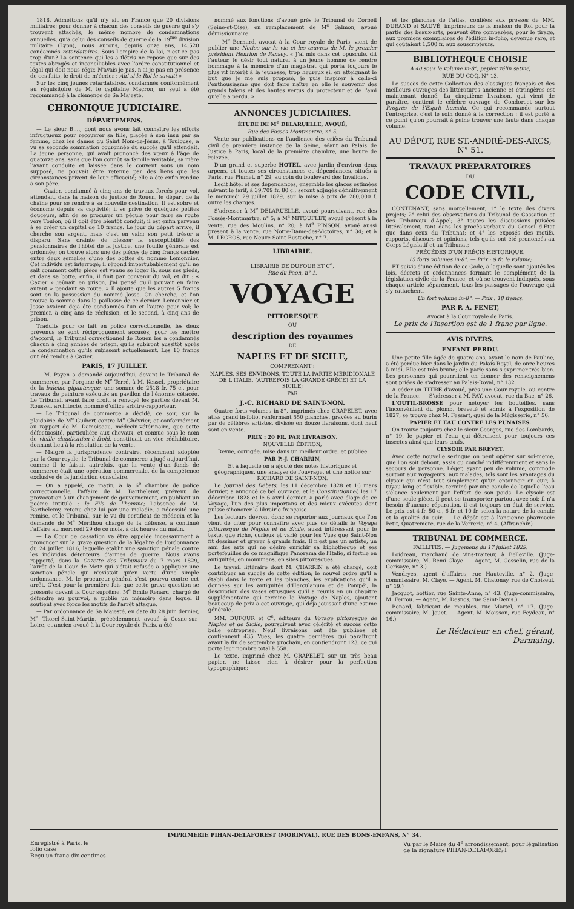1818. Admettons qu'il n'y ait en France que 20 divisions militaires; pour donner à chacun des conseils de guerre qui s'y trouvent attachés, le même nombre de condamnations annuelles, qu'à celui des conseils de guerre de la 19<sup>me</sup> division militaire (Lyon), nous aurons, depuis onze ans, 14,520 condamnés retardataires. Sous l'empire de la loi, n'est-ce pas trop d'un? La sentence qui les a flétris ne repose que sur des textes abrogés et inconciliables avec l'ordre constitutionnel et légal qui doit nous régir. N'avais-je pas, n'ai-je pas en présence de ces faits, le droit de m'écrier : Ah! si le Roi le savait! »
Sur les cinq jeunes retardataires, condamnés conformément au réquisitoire de M. le capitaine Macron, un seul a été recommandé à la clémence de Sa Majesté.
CHRONIQUE JUDICIAIRE.
DÉPARTEMENS.
— Le sieur B...., dont nous avons fait connaître les efforts infructueux pour recouvrer sa fille, placée à son insu par sa femme, chez les dames du Saint Nom-de-Jésus, à Toulouse, a vu sa seconde sommation couronnée du succès qu'il attendait. La jeune personne, qui avait prononcé des vœux à l'âge de quatorze ans, sans que l'on connût sa famille véritable, sa mère l'ayant conduite et laissée dans le couvent sous un nom supposé, ne pouvait être retenue par des liens que les circonstances privent de leur efficacité; elle a été enfin rendue à son père.
— Cazier, condamné à cinq ans de travaux forcés pour vol, attendait, dans la maison de justice de Rouen, le départ de la chaîne pour se rendre à sa nouvelle destination. Il est sobre et économe depuis sa captivité; il se prive de quelques petites douceurs, afin de se procurer un pécule pour faire sa route vers Toulon, où il doit être bientôt conduit; il est enfin parvenu à se créer un capital de 10 francs. Le jour du départ arrive, il cherche son argent, mais c'est en vain; son petit trésor a disparu. Sans crainte de blesser la susceptibilité des pensionnaires de l'hôtel de la justice, une fouille générale est ordonnée; on trouve alors une des pièces de cinq francs cachée entre deux semelles d'une des bottes du nommé Lemonnier. Cet individu est interrogé; il répond impertubablement qu'il ne sait comment cette pièce est venue se loger là, sous ses pieds, et dans sa botte; enfin, il finit par convenir du vol, et dit : « Cazier » jeûnait en prison, j'ai pensé qu'il pouvait en faire autant » pendant sa route. » Il ajoute que les autres 5 francs sont en la possession du nommé Josse. On cherche, et l'on trouve la somme dans la paillasse de ce dernier. Lemonnier et Josse avaient déjà été condamnés l'un et l'autre pour vol; le premier, à cinq ans de réclusion, et le second, à cinq ans de prison.
Traduits pour ce fait en police correctionnelle, les deux prévenus se sont réciproquement accusés; pour les mettre d'accord, le Tribunal correctionnel de Rouen les a condamnés chacun à cinq années de prison, qu'ils subiront aussitôt après la condamnation qu'ils subissent actuellement. Les 10 francs ont été rendus à Cazier.
PARIS, 17 JUILLET.
— M. Payen a demandé aujourd'hui, devant le Tribunal de commerce, par l'organe de M<sup>e</sup> Terré, à M. Kessel, propriétaire de la baleine gigantesque, une somme de 2518 fr. 75 c., pour travaux de peinture exécutés au pavillon de l'énorme cétacée. Le Tribunal, avant faire droit, a renvoyé les parties devant M. Roussel, architecte, nommé d'office arbitre-rapporteur.
— Le Tribunal de commerce a décidé, ce soir, sur la plaidoirie de M<sup>e</sup> Guibert contre M<sup>e</sup> Chévrier, et conformément au rapport de M. Damoiseau, médecin-vétérinaire, que cette défectuosité, particulière aux chevaux, et connue sous le nom de vieille claudication à froid, constituait un vice rédhibitoire, donnant lieu à la résolution de la vente.
— Malgré la jurisprudence contraire, récemment adoptée par la Cour royale, le Tribunal de commerce a jugé aujourd'hui, comme il le faisait autrefois, que la vente d'un fonds de commerce était une opération commerciale, de la compétence exclusive de la juridiction consulaire.
— On a appelé, ce matin, à la 6<sup>e</sup> chambre de police correctionnelle, l'affaire de M. Barthélemy, prévenu de provocation à un changement de gouvernement, en publiant un poëme intitulé : le Fils de l'homme; l'absence de M. Barthélemy, retenu chez lui par une maladie, a nécessité une remise, et le Tribunal, sur le vu du certificat de médecin et la demande de M<sup>e</sup> Mérilhou chargé de la défense, a continué l'affaire au mercredi 29 de ce mois, à dix heures du matin.
— La Cour de cassation va être appelée incessamment à prononcer sur la grave question de la légalité de l'ordonnance du 24 juillet 1816, laquelle établit une sanction pénale contre les individus détenteurs d'armes de guerre. Nous avons rapporté, dans la Gazette des Tribunaux du 7 mars 1829, l'arrêt de la Cour de Metz qui s'était refusée à appliquer une sanction pénale qui n'existait qu'en vertu d'une simple ordonnance. M. le procureur-général s'est pourvu contre cet arrêt. C'est pour la première fois que cette grave question se présente devant la Cour suprême. M<sup>e</sup> Emile Renard, chargé de défendre au pourvoi, a publié un mémoire dans lequel il soutient avec force les motifs de l'arrêt attaqué.
— Par ordonnance de Sa Majesté, en date du 28 juin dernier, M<sup>e</sup> Thorel-Saint-Martin, précédemment avoué à Cosne-sur-Loire, et ancien avoué à la Cour royale de Paris, a été
nommé aux fonctions d'avoué près le Tribunal de Corbeil (Seine-et-Oise), en remplacement de M<sup>e</sup> Salmon, avoué démissionnaire.
— M<sup>e</sup> Bernard, avocat à la Cour royale de Paris, vient de publier une Notice sur la vie et les œuvres de M. le premier président Henrion de Pansey. « J'ai mis dans cet opuscule, dit l'auteur, le désir tout naturel à un jeune homme de rendre hommage à la mémoire d'un magistrat qui porta toujours le plus vif intérêt à la jeunesse; trop heureux si, en atteignant le but que je me suis proposé, je puis inspirer à celle-ci l'enthousiasme que doit faire naître en elle le souvenir des grands talens et des hautes vertus du protecteur et de l'ami qu'elle a perdu. »
ANNONCES JUDICIAIRES.
ÉTUDE DE M<sup>e</sup> DELARUELLE, AVOUÉ,
Rue des Fossés-Montmartre, n° 5.
Vente sur publications en l'audience des criées du Tribunal civil de première instance de la Seine, séant au Palais de Justice à Paris, local de la première chambre, une heure de relevée,
D'un grand et superbe HOTEL, avec jardin d'environ deux arpens, et toutes ses circonstances et dépendances, situés à Paris, rue Plumet, n° 29, au coin du boulevard des Invalides.
Ledit hôtel et ses dépendances, ensemble les glaces estimées suivant le tarif, à 39,709 fr. 80 c., seront adjugés définitivement le mercredi 29 juillet 1829, sur la mise à prix de 280,000 f. outre les charges.
S'adresser à M<sup>e</sup> DELARUELLE, avoué poursuivant, rue des Fossés-Montmartre, n° 5; à M<sup>e</sup> MITOUFLET, avoué présent à la vente, rue des Moulins, n° 20; à M<sup>e</sup> PINSON, avoué aussi présent à la vente, rue Notre-Dame-des-Victoires, n° 34; et à M. LEGROS, rue Neuve-Saint-Eustache, n° 7.
LIBRAIRIE.
LIBRAIRIE DE DUFOUR ET C<sup>e</sup>,
Rue du Paon, n° 1.
VOYAGE
PITTORESQUE
OU
description des royaumes
DE
NAPLES ET DE SICILE,
COMPRENANT :
NAPLES, SES ENVIRONS, TOUTE LA PARTIE MÉRIDIONALE DE L'ITALIE, (AUTREFOIS LA GRANDE GRÈCE) ET LA SICILE;
PAR
J.-C. RICHARD DE SAINT-NON.
Quatre forts volumes in-8°, imprimés chez CRAPELET, avec atlas grand in-folio, renfermant 550 planches, gravées au burin par de célèbres artistes, divisée en douze livraisons, dont neuf sont en vente.
PRIX : 20 FR. PAR LIVRAISON.
NOUVELLE ÉDITION,
Revue, corrigée, mise dans un meilleur ordre, et publiée
PAR P.-J. CHARRIN,
Et à laquelle on a ajouté des notes historiques et géographiques, une analyse de l'ouvrage, et une notice sur RICHARD DE SAINT-NON.
Le Journal des Débats, les 11 décembre 1828 et 16 mars dernier, a annoncé ce bel ouvrage, et le Constitutionnel, les 17 décembre 1828 et le 6 avril dernier, a parlé avec éloge de ce Voyage, l'un des plus importans et des mieux exécutés dont puisse s'honorer la librairie française.
Les lecteurs devront donc se reporter aux journaux que l'on vient de citer pour connaître avec plus de détails le Voyage pittoresque de Naples et de Sicile, aussi intéressant pour le texte, que riche, curieux et varié pour les Vues que Saint-Non fit dessiner et graver à grands frais. Il n'est pas un artiste, un ami des arts qui ne désire enrichir sa bibliothèque et ses portefeuilles de ce magnifique Panorama de l'Italie, si fertile en antiquités, en monumens, en sites pittoresques.
Le travail littéraire dont M. CHARRIN a été chargé, doit contribuer au succès de cette édition; le nouvel ordre qu'il a établi dans le texte et les planches, les explications qu'il a données sur les antiquités d'Herculanum et de Pompéi, la description des vases étrusques qu'il a réunis en un chapitre supplémentaire qui termine le Voyage de Naples, ajoutent beaucoup de prix à cet ouvrage, qui déjà jouissait d'une estime générale.
MM. DUFOUR et C<sup>e</sup>, éditeurs du Voyage pittoresque de Naples et de Sicile, poursuivent avec célérité et succès cette belle entreprise. Neuf livraisons ont été publiées et contiennent 435 Vues; les quatre dernières qui paraîtront avant la fin de septembre prochain, en contiendront 123, ce qui porte leur nombre total à 558.
Le texte, imprimé chez M. CRAPELET, sur un très beau papier, ne laisse rien à désirer pour la perfection typographique;
et les planches de l'atlas, confiées aux presses de MM. DURAND et SAUVÉ, imprimeurs de la maison du Roi pour la partie des beaux-arts, peuvent être comparées, pour le tirage, aux premiers exemplaires de l'édition in-folio, devenue rare, et qui coûtaient 1,500 fr. aux souscripteurs.
BIBLIOTHÈQUE CHOISIE
A 40 sous le volume in-8°, papier vélin satiné,
RUE DU COQ, N° 13.
Le succès de cette Collection des classiques français et des meilleurs ouvrages des littératures ancienne et étrangères est maintenant donné. La cinquième livraison, qui vient de paraître, contient le célèbre ouvrage de Condorcet sur les Progrès de l'Esprit humain. Ce qui recommande surtout l'entreprise, c'est le soin donné à la correction : il est porté à ce point qu'on pourrait à peine trouver une faute dans chaque volume.
AU DÉPOT, RUE ST.-ANDRÉ-DES-ARCS, N° 51.
TRAVAUX PRÉPARATOIRES
DU
CODE CIVIL,
CONTENANT, sans morcellement, 1° le texte des divers projets; 2° celui des observations du Tribunal de Cassation et des Tribunaux d'Appel; 3° toutes les discussions puisées littéralement, tant dans les procès-verbaux du Conseil-d'Etat que dans ceux du Tribunat; et 4° les exposés des motifs, rapports, discours et opinions, tels qu'ils ont été prononcés au Corps Législatif et au Tribunat;
PRÉCÉDÉS D'UN PRÉCIS HISTORIQUE.
15 forts volumes in-8°. — Prix : 9 fr. le volume;
ET suivis d'une édition de ce Code, à laquelle sont ajoutés les lois, décrets et ordonnances formant le complément de la législation civile de la France, et où se trouvent indiqués, sous chaque article séparément, tous les passages de l'ouvrage qui s'y rattachent.
Un fort volume in-8°. — Prix : 18 francs.
PAR P. A. FENET,
Avocat à la Cour royale de Paris.
Le prix de l'insertion est de 1 franc par ligne.
AVIS DIVERS.
ENFANT PERDU.
Une petite fille âgée de quatre ans, ayant le nom de Pauline, a été perdue hier dans le jardin du Palais-Royal, de onze heures à midi. Elle est très brune; elle parle sans s'exprimer très bien. Les personnes qui pourraient en donner des renseignemens sont priées de s'adresser au Palais-Royal, n° 132.
A céder un TITRE d'avoué, près une Cour royale, au centre de la France. — S'adresser à M. FAY, avocat, rue du Bac, n° 26.
L'OUTIL-BROSSE pour nétoyer les bouteilles, sans l'inconvénient du plomb, breveté et admis à l'exposition de 1827, se trouve chez M. Fessart, quai de la Mégisserie, n° 56.
PAPIER ET EAU CONTRE LES PUNAISES.
On trouve toujours chez le sieur Georges, rue des Lombards, n° 19, le papier et l'eau qui détruisent pour toujours ces insectes ainsi que leurs œufs.
CLYSOIR PAR BREVET,
Avec cette nouvelle seringue on peut opérer sur soi-même, que l'on soit debout, assis ou couché indifféremment et sans le secours de personne. Léger, ayant peu de volume, commode surtout aux voyageurs, aux malades, tels sont les avantages du clysoir qui n'est tout simplement qu'un entonnoir en cuir, à tuyau long et flexible, terminé par une canule de laquelle l'eau s'élance seulement par l'effort de son poids. Le clysoir est d'une seule pièce, il peut se transporter partout avec soi; il n'a besoin d'aucune réparation, il est toujours en état de service. Le prix est 4 fr. 50 c., 6 fr. et 10 fr. selon la nature de la canule et la qualité du cuir. — Le dépôt est à l'ancienne pharmacie Petit, Quatremère, rue de la Verrerie, n° 4. (Affranchir.)
TRIBUNAL DE COMMERCE.
FAILLITES. — Jugemens du 17 juillet 1829.
Loidreau, marchand de vins-traiteur, à Belleville. (Juge-commissaire, M. Remi Claye. — Agent, M. Gosselin, rue de la Cerisaye, n° 3.)
Vendryes, agent d'affaires, rue Hauteville, n° 2. (Juge-commissaire, M. Claye. — Agent, M. Chatonay, rue de Choiseul, n° 19.)
Jacquot, bottier, rue Sainte-Anne, n° 43. (Juge-commissaire, M. Ferrou. — Agent, M. Desnos, rue Saint-Denis.)
Benard, fabricant de meubles, rue Martel, n° 17. (Juge-commissaire, M. Jouet. — Agent, M. Moisson, rue Feydeau, n° 16.)
Le Rédacteur en chef, gérant,
Darmaing.
IMPRIMERIE PIHAN-DELAFOREST (MORINVAL), RUE DES BONS-ENFANS, N° 34.
Enregistré à Paris, le
folio case
Reçu un franc dix centimes
Vu par le Maire du 4<sup>e</sup> arrondissement, pour légalisation
de la signature PIHAN-DELAFOREST